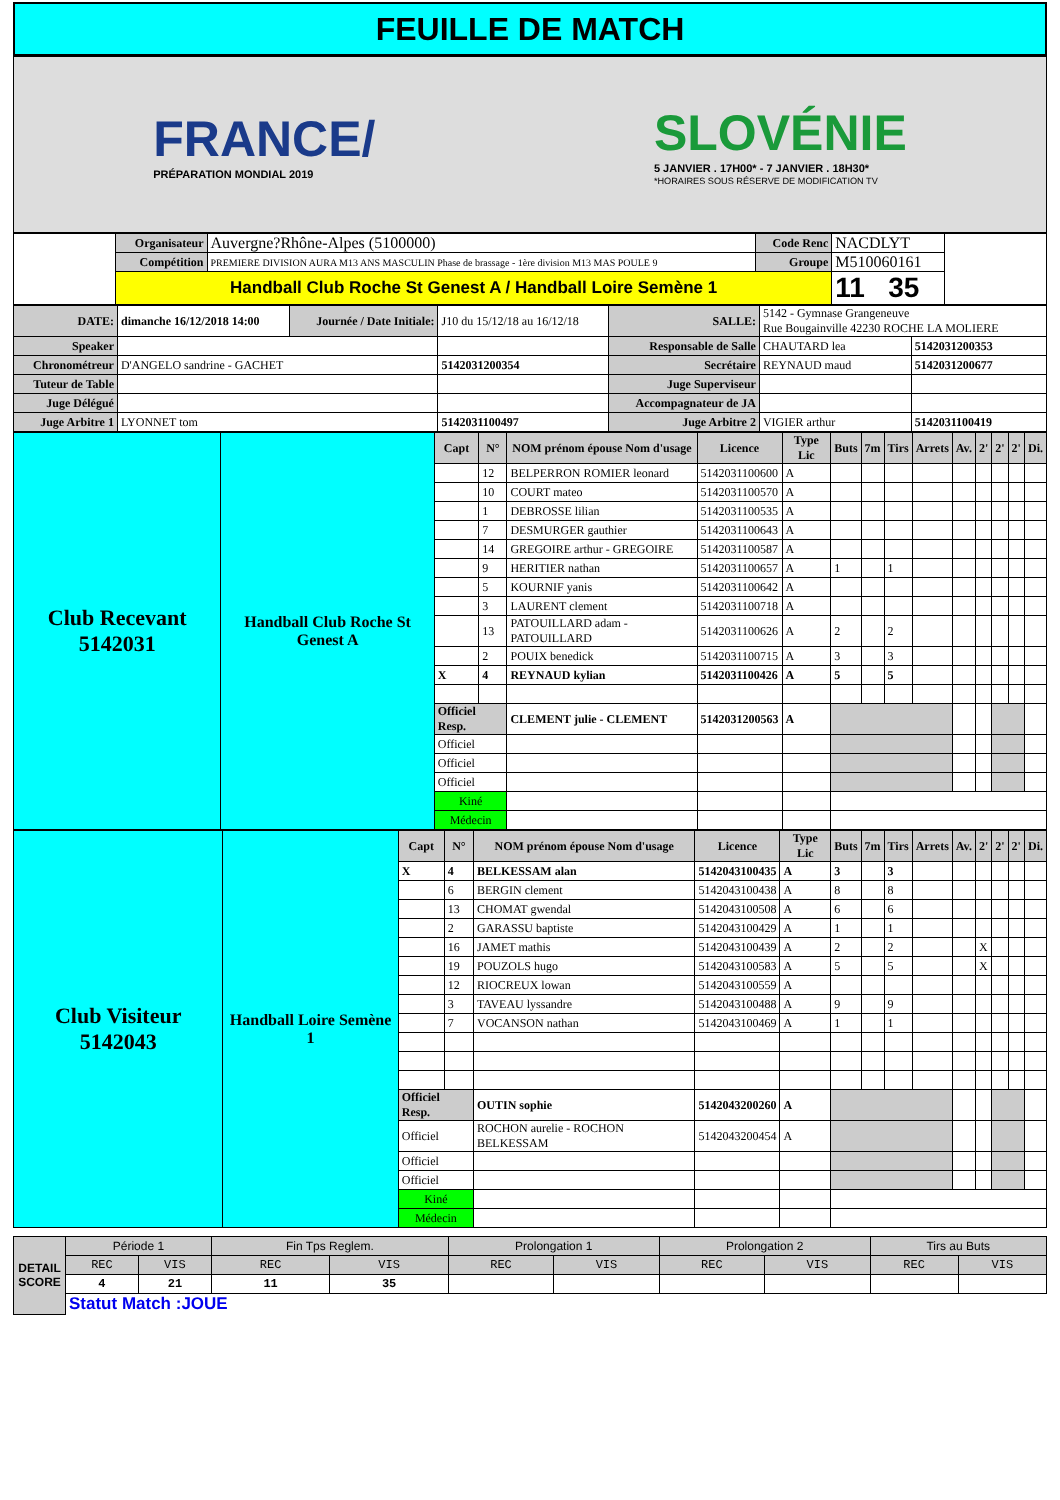FEUILLE DE MATCH
FRANCE/
PRÉPARATION MONDIAL 2019
SLOVÉNIE
5 JANVIER . 17H00* - 7 JANVIER . 18H30*
*HORAIRES SOUS RÉSERVE DE MODIFICATION TV
| | Organisateur | Auvergne?Rhône-Alpes (5100000) | Code Renc | NACDLYT | |
| | Compétition | PREMIERE DIVISION AURA M13 ANS MASCULIN Phase de brassage - 1ère division M13 MAS POULE 9 | Groupe | M510060161 | |
| | Handball Club Roche St Genest A / Handball Loire Semène 1 | | | 11 35 | |
| DATE: | dimanche 16/12/2018 14:00 | Journée / Date Initiale: | J10 du 15/12/18 au 16/12/18 | SALLE: | 5142 - Gymnase Grangeneuve Rue Bougainville 42230 ROCHE LA MOLIERE | |
| Speaker | | | | Responsable de Salle | CHAUTARD lea | 5142031200353 |
| Chronométreur | D'ANGELO sandrine - GACHET | | 5142031200354 | Secrétaire | REYNAUD maud | 5142031200677 |
| Tuteur de Table | | | | Juge Superviseur | | |
| Juge Délégué | | | | Accompagnateur de JA | | |
| Juge Arbitre 1 | LYONNET tom | | 5142031100497 | Juge Arbitre 2 | VIGIER arthur | 5142031100419 |
| Club Recevant 5142031 | Handball Club Roche St Genest A | Capt | N° | NOM prénom épouse Nom d'usage | Licence | Type Lic | Buts | 7m | Tirs | Arrets | Av. | 2' | 2' | 2' | Di. |
| --- | --- | --- | --- | --- | --- | --- | --- | --- | --- | --- | --- | --- | --- | --- | --- |
| | | | 12 | BELPERRON ROMIER leonard | 5142031100600 | A | | | | | | | | | |
| | | | 10 | COURT mateo | 5142031100570 | A | | | | | | | | | |
| | | | 1 | DEBROSSE lilian | 5142031100535 | A | | | | | | | | | |
| | | | 7 | DESMURGER gauthier | 5142031100643 | A | | | | | | | | | |
| | | | 14 | GREGOIRE arthur - GREGOIRE | 5142031100587 | A | | | | | | | | | |
| | | | 9 | HERITIER nathan | 5142031100657 | A | 1 | | 1 | | | | | | |
| | | | 5 | KOURNIF yanis | 5142031100642 | A | | | | | | | | | |
| | | | 3 | LAURENT clement | 5142031100718 | A | | | | | | | | | |
| | | | 13 | PATOUILLARD adam - PATOUILLARD | 5142031100626 | A | 2 | | 2 | | | | | | |
| | | | 2 | POUIX benedick | 5142031100715 | A | 3 | | 3 | | | | | | |
| | | X | 4 | REYNAUD kylian | 5142031100426 | A | 5 | | 5 | | | | | | |
| | | Officiel Resp. | | CLEMENT julie - CLEMENT | 5142031200563 | A | | | | | | | | | |
| | | Officiel | | | | | | | | | | | | | |
| | | Officiel | | | | | | | | | | | | | |
| | | Officiel | | | | | | | | | | | | | |
| | | Kiné | | | | | | | | | | | | | |
| | | Médecin | | | | | | | | | | | | | |
| Club Visiteur 5142043 | Handball Loire Semène 1 | Capt | N° | NOM prénom épouse Nom d'usage | Licence | Type Lic | Buts | 7m | Tirs | Arrets | Av. | 2' | 2' | 2' | Di. |
| --- | --- | --- | --- | --- | --- | --- | --- | --- | --- | --- | --- | --- | --- | --- | --- |
| | | X | 4 | BELKESSAM alan | 5142043100435 | A | 3 | | 3 | | | | | | |
| | | | 6 | BERGIN clement | 5142043100438 | A | 8 | | 8 | | | | | | |
| | | | 13 | CHOMAT gwendal | 5142043100508 | A | 6 | | 6 | | | | | | |
| | | | 2 | GARASSU baptiste | 5142043100429 | A | 1 | | 1 | | | | | | |
| | | | 16 | JAMET mathis | 5142043100439 | A | 2 | | 2 | | | X | | | |
| | | | 19 | POUZOLS hugo | 5142043100583 | A | 5 | | 5 | | | X | | | |
| | | | 12 | RIOCREUX lowan | 5142043100559 | A | | | | | | | | | |
| | | | 3 | TAVEAU lyssandre | 5142043100488 | A | 9 | | 9 | | | | | | |
| | | | 7 | VOCANSON nathan | 5142043100469 | A | 1 | | 1 | | | | | | |
| | | Officiel Resp. | | OUTIN sophie | 5142043200260 | A | | | | | | | | | |
| | | Officiel | | ROCHON aurelie - ROCHON BELKESSAM | 5142043200454 | A | | | | | | | | | |
| | | Officiel | | | | | | | | | | | | | |
| | | Officiel | | | | | | | | | | | | | |
| | | Kiné | | | | | | | | | | | | | |
| | | Médecin | | | | | | | | | | | | | |
| DETAIL SCORE | Période 1 | | Fin Tps Reglem. | | Prolongation 1 | | Prolongation 2 | | Tirs au Buts | |
| | REC | VIS | REC | VIS | REC | VIS | REC | VIS | REC | VIS |
| | 4 | 21 | 11 | 35 | | | | | | |
| | Statut Match :JOUE | | | | | | | | | |